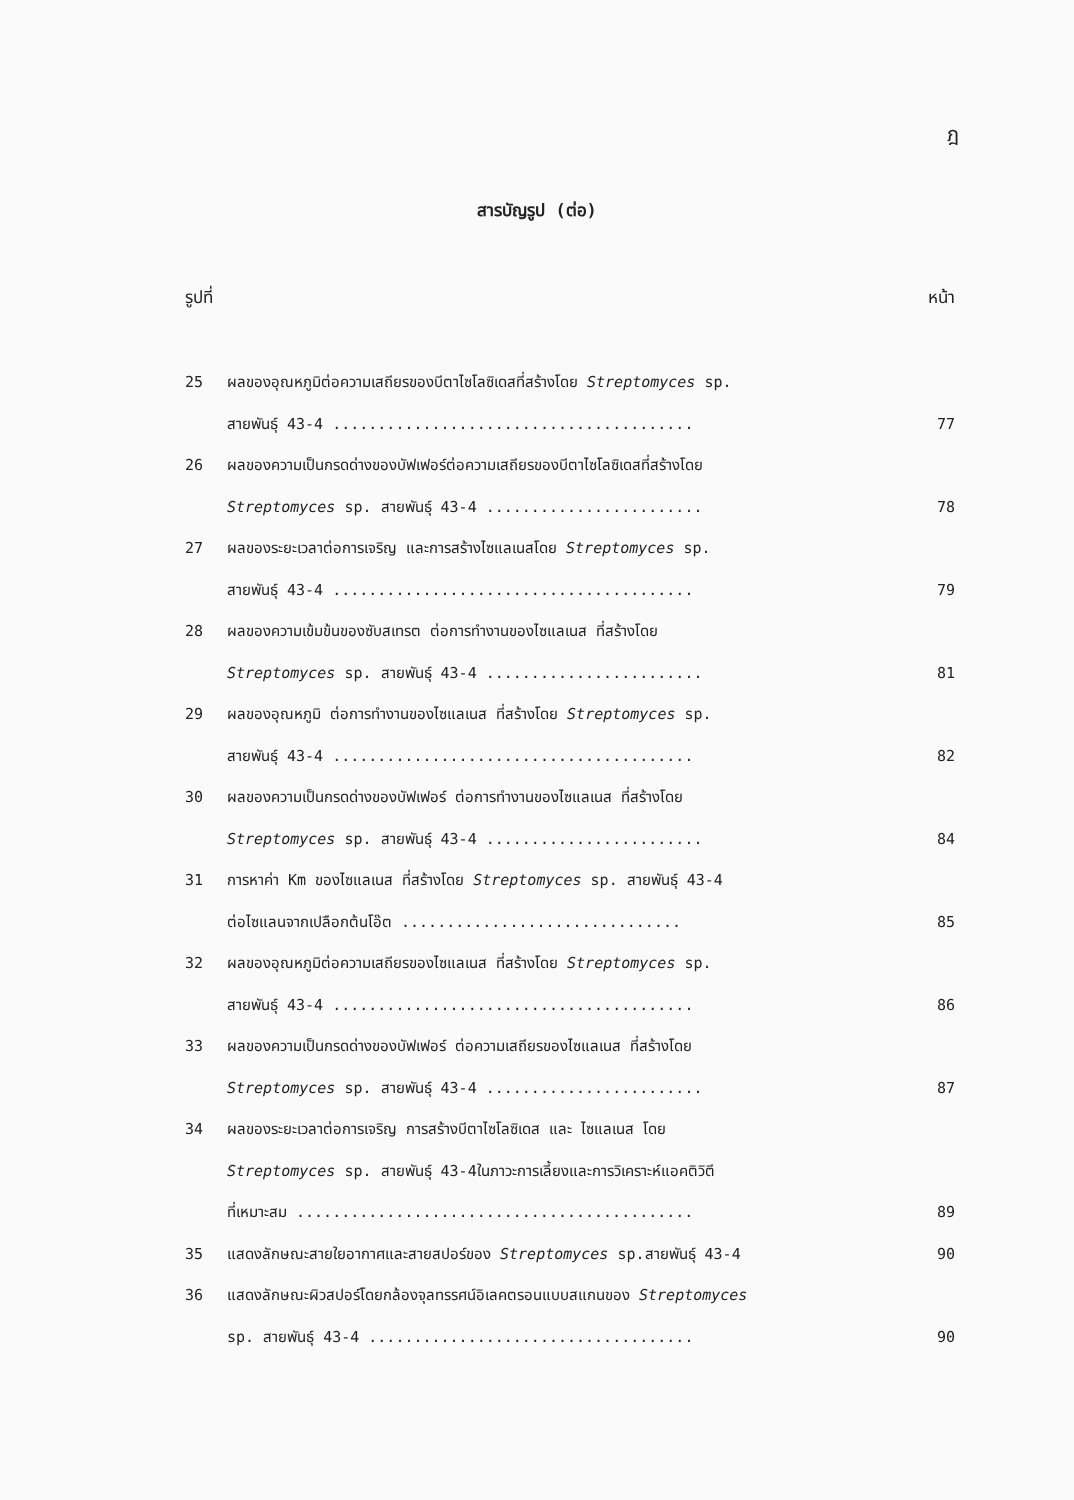ฎ
สารบัญรูป (ต่อ)
รูปที่ หน้า
25 ผลของอุณหภูมิต่อความเสถียรของบีตาไซโลซิเดสที่สร้างโดย Streptomyces sp.
สายพันธุ์ 43-4 ........................................ 77
26 ผลของความเป็นกรดด่างของบัฟเฟอร์ต่อความเสถียรของบีตาไซโลซิเดสที่สร้างโดย
Streptomyces sp. สายพันธุ์ 43-4 ........................ 78
27 ผลของระยะเวลาต่อการเจริญ และการสร้างไซแลเนสโดย Streptomyces sp.
สายพันธุ์ 43-4 ........................................ 79
28 ผลของความเข้มข้นของซับสเทรต ต่อการทำงานของไซแลเนส ที่สร้างโดย
Streptomyces sp. สายพันธุ์ 43-4 ........................ 81
29 ผลของอุณหภูมิ ต่อการทำงานของไซแลเนส ที่สร้างโดย Streptomyces sp.
สายพันธุ์ 43-4 ........................................ 82
30 ผลของความเป็นกรดด่างของบัฟเฟอร์ ต่อการทำงานของไซแลเนส ที่สร้างโดย
Streptomyces sp. สายพันธุ์ 43-4 ........................ 84
31 การหาค่า Km ของไซแลเนส ที่สร้างโดย Streptomyces sp. สายพันธุ์ 43-4
ต่อไซแลนจากเปลือกต้นโอ๊ต ............................... 85
32 ผลของอุณหภูมิต่อความเสถียรของไซแลเนส ที่สร้างโดย Streptomyces sp.
สายพันธุ์ 43-4 ........................................ 86
33 ผลของความเป็นกรดด่างของบัฟเฟอร์ ต่อความเสถียรของไซแลเนส ที่สร้างโดย
Streptomyces sp. สายพันธุ์ 43-4 ........................ 87
34 ผลของระยะเวลาต่อการเจริญ การสร้างบีตาไซโลซิเดส และ ไซแลเนส โดย
Streptomyces sp. สายพันธุ์ 43-4ในภาวะการเลี้ยงและการวิเคราะห์แอคติวิตี
ที่เหมาะสม ............................................ 89
35 แสดงลักษณะสายใยอากาศและสายสปอร์ของ Streptomyces sp.สายพันธุ์ 43-4 90
36 แสดงลักษณะผิวสปอร์โดยกล้องจุลทรรศน์อิเลคตรอนแบบสแกนของ Streptomyces
sp. สายพันธุ์ 43-4 .................................... 90